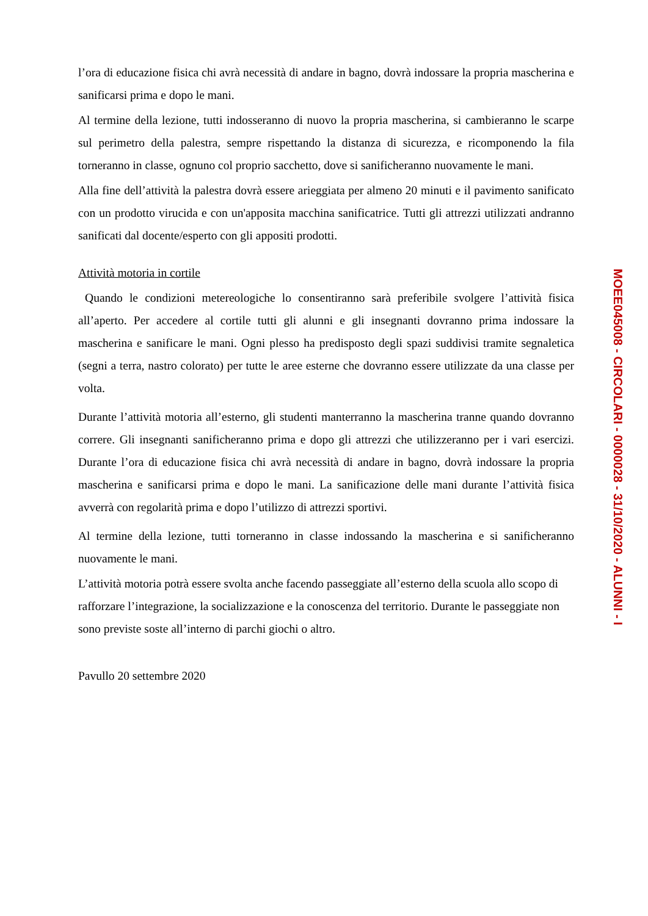l’ora di educazione fisica chi avrà necessità di andare in bagno, dovrà indossare la propria mascherina e sanificarsi prima e dopo le mani.
Al termine della lezione, tutti indosseranno di nuovo la propria mascherina, si cambieranno le scarpe sul perimetro della palestra, sempre rispettando la distanza di sicurezza, e ricomponendo la fila torneranno in classe, ognuno col proprio sacchetto, dove si sanificheranno nuovamente le mani.
Alla fine dell’attività la palestra dovrà essere arieggiata per almeno 20 minuti e il pavimento sanificato con un prodotto virucida e con un'apposita macchina sanificatrice. Tutti gli attrezzi utilizzati andranno sanificati dal docente/esperto con gli appositi prodotti.
Attività motoria in cortile
Quando le condizioni metereologiche lo consentiranno sarà preferibile svolgere l’attività fisica all’aperto. Per accedere al cortile tutti gli alunni e gli insegnanti dovranno prima indossare la mascherina e sanificare le mani. Ogni plesso ha predisposto degli spazi suddivisi tramite segnaletica (segni a terra, nastro colorato) per tutte le aree esterne che dovranno essere utilizzate da una classe per volta.
Durante l’attività motoria all’esterno, gli studenti manterranno la mascherina tranne quando dovranno correre. Gli insegnanti sanificheranno prima e dopo gli attrezzi che utilizzeranno per i vari esercizi. Durante l’ora di educazione fisica chi avrà necessità di andare in bagno, dovrà indossare la propria mascherina e sanificarsi prima e dopo le mani. La sanificazione delle mani durante l’attività fisica avverrà con regolarità prima e dopo l’utilizzo di attrezzi sportivi.
Al termine della lezione, tutti torneranno in classe indossando la mascherina e si sanificheranno nuovamente le mani.
L’attività motoria potrà essere svolta anche facendo passeggiate all’esterno della scuola allo scopo di rafforzare l’integrazione, la socializzazione e la conoscenza del territorio. Durante le passeggiate non sono previste soste all’interno di parchi giochi o altro.
Pavullo 20 settembre 2020
MOEE045008 - CIRCOLARI - 0000028 - 31/10/2020 - ALUNNI - I